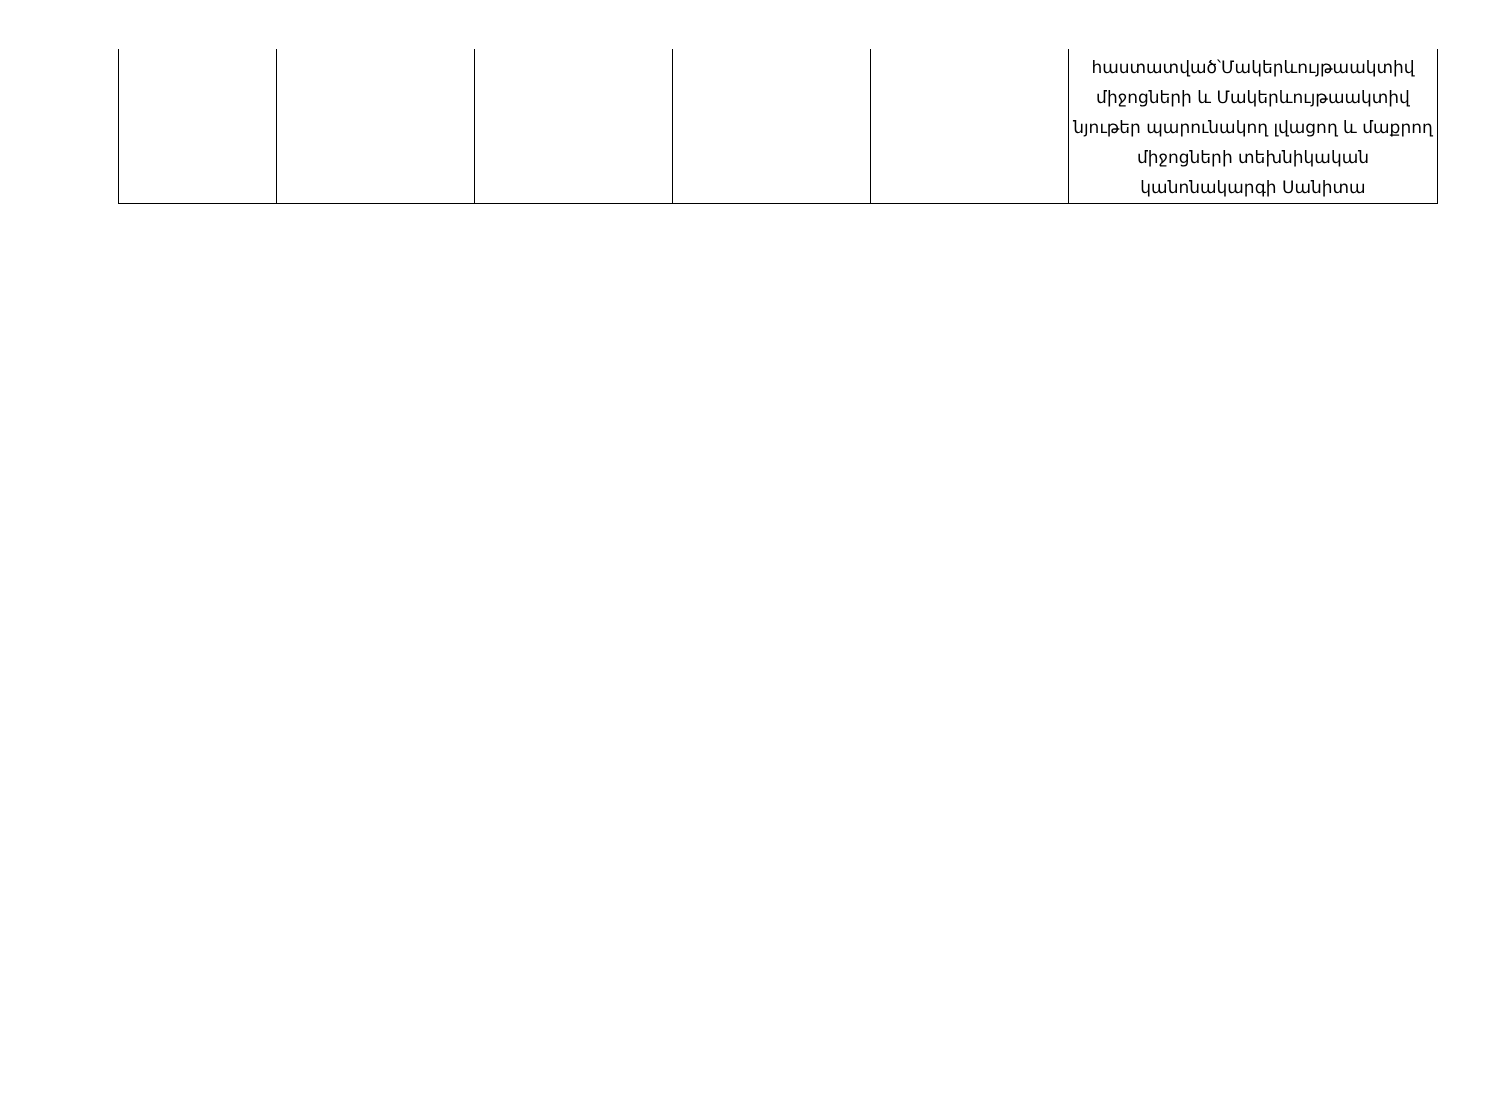| | | | | | հաստատված՝Մակերևույթաակտիվ միջոցների և Մակերևույթաակտիվ նյութեր պարունակող լվացող և մաքրող միջոցների տեխնիկական կանոնակարգի Սանիտա |